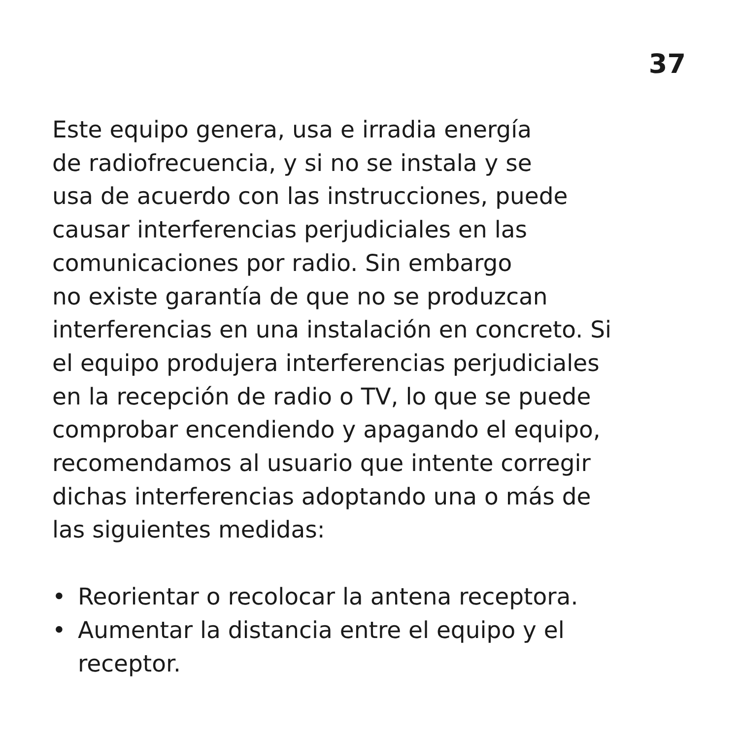37
Este equipo genera, usa e irradia energía
de radiofrecuencia, y si no se instala y se
usa de acuerdo con las instrucciones, puede
causar interferencias perjudiciales en las
comunicaciones por radio. Sin embargo
no existe garantía de que no se produzcan
interferencias en una instalación en concreto. Si
el equipo produjera interferencias perjudiciales
en la recepción de radio o TV, lo que se puede
comprobar encendiendo y apagando el equipo,
recomendamos al usuario que intente corregir
dichas interferencias adoptando una o más de
las siguientes medidas:
• Reorientar o recolocar la antena receptora.
• Aumentar la distancia entre el equipo y el
receptor.